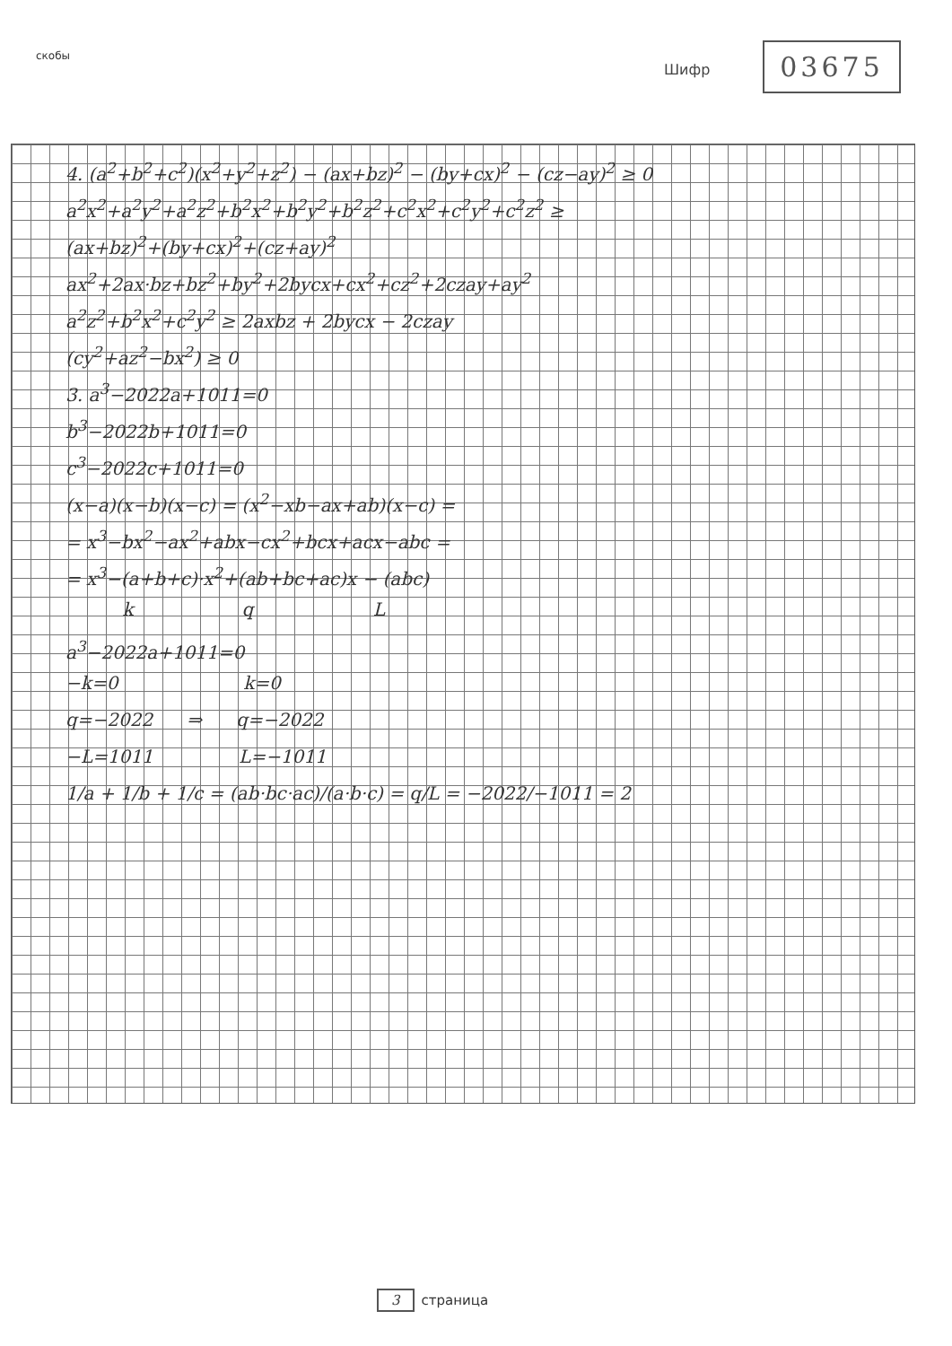скобы
Шифр 03675
4. (a<sup>2</sup>+b<sup>2</sup>+c<sup>2</sup>)(x<sup>2</sup>+y<sup>2</sup>+z<sup>2</sup>) − (ax+bz)<sup>2</sup> − (by+cx)<sup>2</sup> − (cz−ay)<sup>2</sup> ≥ 0
a<sup>2</sup>x<sup>2</sup>+a<sup>2</sup>y<sup>2</sup>+a<sup>2</sup>z<sup>2</sup>+b<sup>2</sup>x<sup>2</sup>+b<sup>2</sup>y<sup>2</sup>+b<sup>2</sup>z<sup>2</sup>+c<sup>2</sup>x<sup>2</sup>+c<sup>2</sup>y<sup>2</sup>+c<sup>2</sup>z<sup>2</sup> ≥
(ax+bz)<sup>2</sup>+(by+cx)<sup>2</sup>+(cz+ay)<sup>2</sup>
ax<sup>2</sup>+2ax·bz+bz<sup>2</sup>+by<sup>2</sup>+2bycx+cx<sup>2</sup>+cz<sup>2</sup>+2czay+ay<sup>2</sup>
a<sup>2</sup>z<sup>2</sup>+b<sup>2</sup>x<sup>2</sup>+c<sup>2</sup>y<sup>2</sup> ≥ 2axbz + 2bycx − 2czay
(cy<sup>2</sup>+az<sup>2</sup>−bx<sup>2</sup>) ≥ 0
3. a<sup>3</sup>−2022a+1011=0
b<sup>3</sup>−2022b+1011=0
c<sup>3</sup>−2022c+1011=0
(x−a)(x−b)(x−c) = (x<sup>2</sup>−xb−ax+ab)(x−c) =
= x<sup>3</sup>−bx<sup>2</sup>−ax<sup>2</sup>+abx−cx<sup>2</sup>+bcx+acx−abc =
= x<sup>3</sup>−(a+b+c)·x<sup>2</sup>+(ab+bc+ac)x − (abc)
k q L
a<sup>3</sup>−2022a+1011=0
−k=0 k=0
q=−2022 ⇒ q=−2022
−L=1011 L=−1011
1/a + 1/b + 1/c = (ab·bc·ac)/(a·b·c) = q/L = −2022/−1011 = 2
3 страница